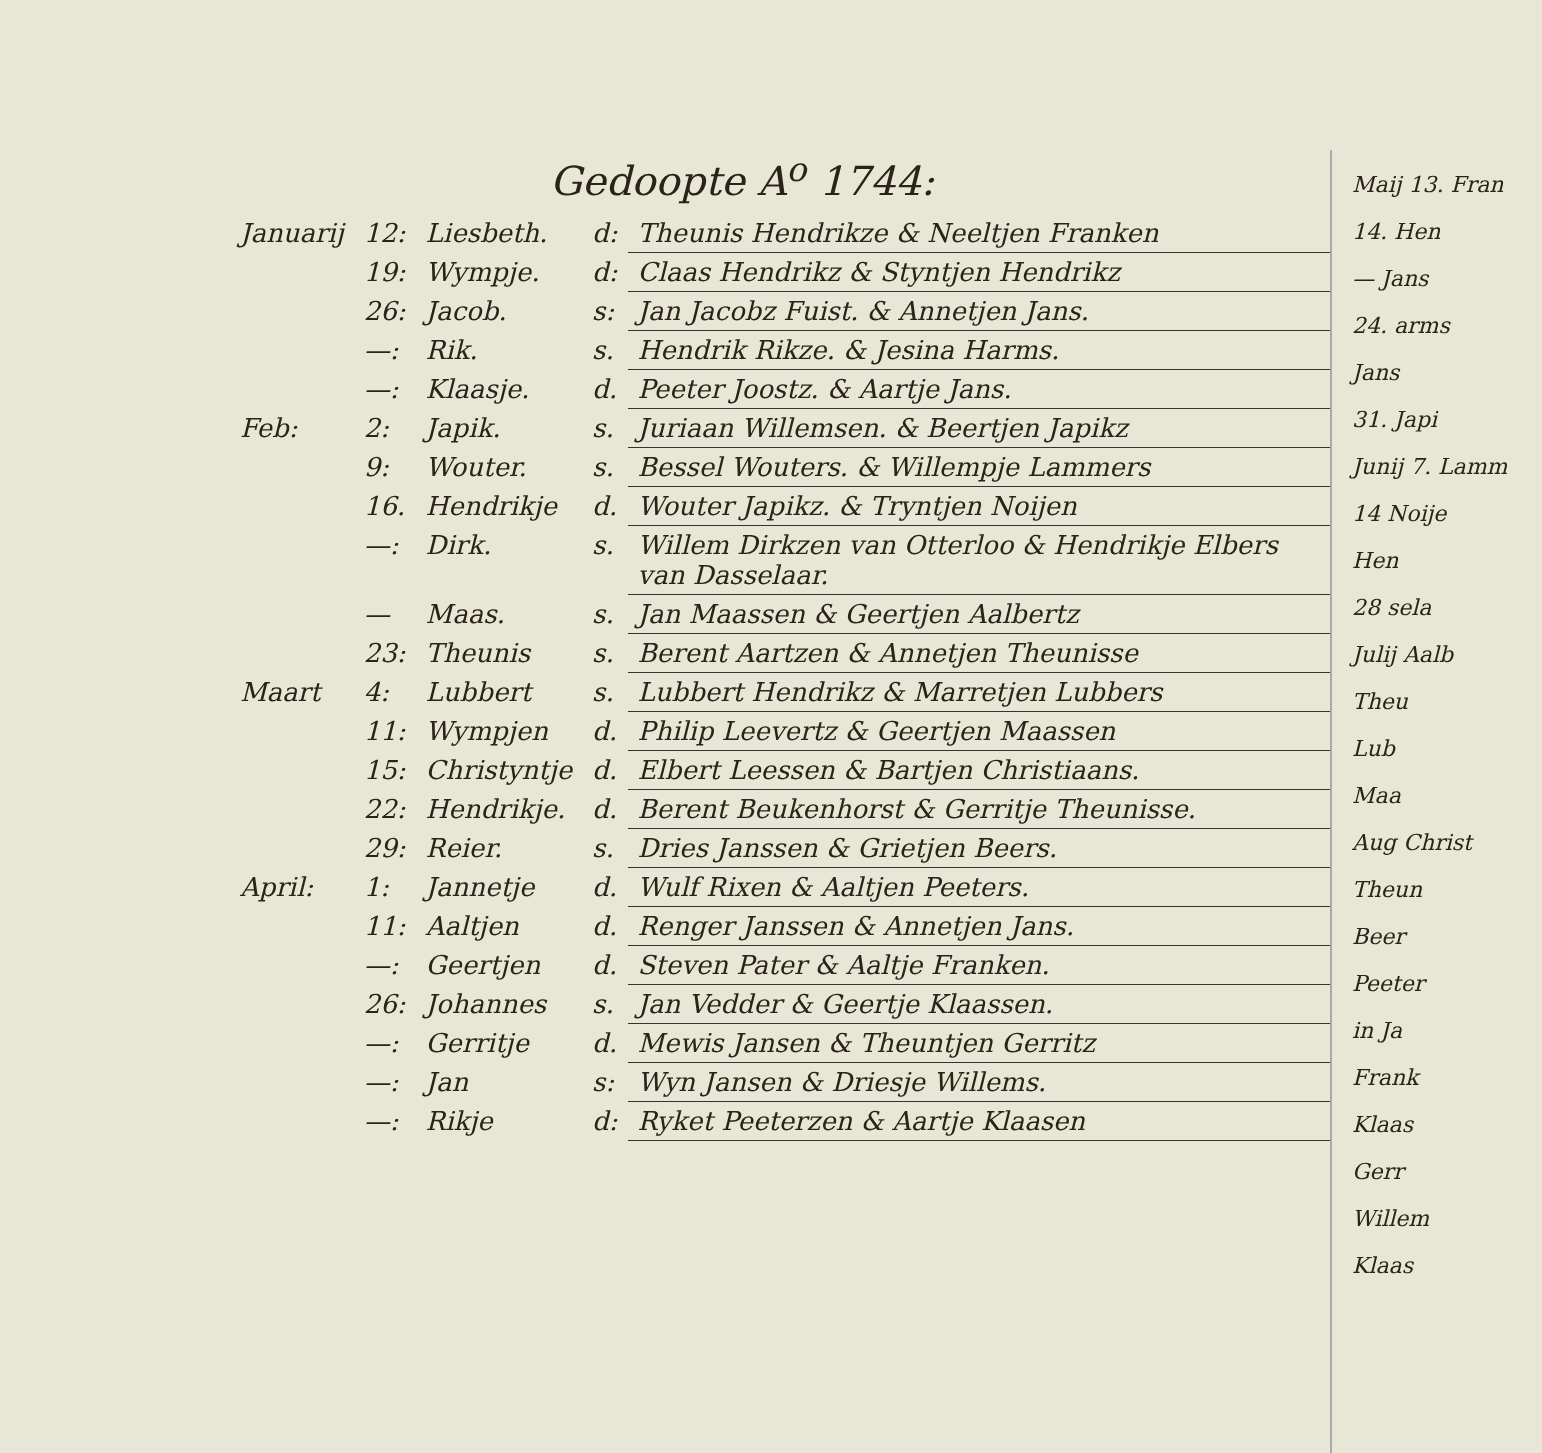Gedoopte A<sup>o</sup> 1744:
| Januarij | 12: | Liesbeth. | d: | Theunis Hendrikze & Neeltjen Franken |
| | 19: | Wympje. | d: | Claas Hendrikz & Styntjen Hendrikz |
| | 26: | Jacob. | s: | Jan Jacobz Fuist. & Annetjen Jans. |
| | —: | Rik. | s. | Hendrik Rikze. & Jesina Harms. |
| | —: | Klaasje. | d. | Peeter Joostz. & Aartje Jans. |
| Feb: | 2: | Japik. | s. | Juriaan Willemsen. & Beertjen Japikz |
| | 9: | Wouter. | s. | Bessel Wouters. & Willempje Lammers |
| | 16. | Hendrikje | d. | Wouter Japikz. & Tryntjen Noijen |
| | —: | Dirk. | s. | Willem Dirkzen van Otterloo & Hendrikje Elbers van Dasselaar. |
| | — | Maas. | s. | Jan Maassen & Geertjen Aalbertz |
| | 23: | Theunis | s. | Berent Aartzen & Annetjen Theunisse |
| Maart | 4: | Lubbert | s. | Lubbert Hendrikz & Marretjen Lubbers |
| | 11: | Wympjen | d. | Philip Leevertz & Geertjen Maassen |
| | 15: | Christyntje | d. | Elbert Leessen & Bartjen Christiaans. |
| | 22: | Hendrikje. | d. | Berent Beukenhorst & Gerritje Theunisse. |
| | 29: | Reier. | s. | Dries Janssen & Grietjen Beers. |
| April: | 1: | Jannetje | d. | Wulf Rixen & Aaltjen Peeters. |
| | 11: | Aaltjen | d. | Renger Janssen & Annetjen Jans. |
| | —: | Geertjen | d. | Steven Pater & Aaltje Franken. |
| | 26: | Johannes | s. | Jan Vedder & Geertje Klaassen. |
| | —: | Gerritje | d. | Mewis Jansen & Theuntjen Gerritz |
| | —: | Jan | s: | Wyn Jansen & Driesje Willems. |
| | —: | Rikje | d: | Ryket Peeterzen & Aartje Klaasen |
Maij 13. Fran
14. Hen
— Jans
24. arms
Jans
31. Japi
Junij 7. Lamm
14 Noije
Hen
28 sela
Julij Aalb
Theu
Lub
Maa
Aug Christ
Theun
Beer
Peeter
in Ja
Frank
Klaas
Gerr
Willem
Klaas